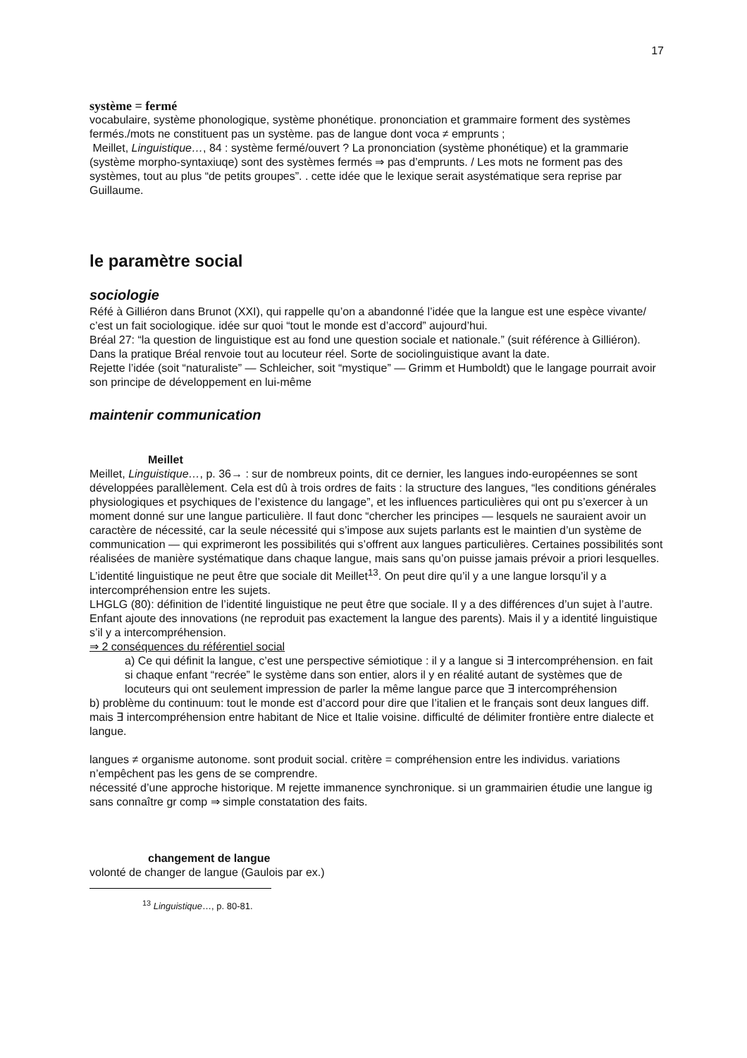17
système = fermé
vocabulaire, système phonologique, système phonétique. prononciation et grammaire forment des systèmes fermés./mots ne constituent pas un système. pas de langue dont voca ≠ emprunts ;
Meillet, Linguistique…, 84 : système fermé/ouvert ? La prononciation (système phonétique) et la grammarie (système morpho-syntaxiuqe) sont des systèmes fermés ⇒ pas d’emprunts. / Les mots ne forment pas des systèmes, tout au plus “de petits groupes”. . cette idée que le lexique serait asystématique sera reprise par Guillaume.
le paramètre social
sociologie
Réfé à Gilliéron dans Brunot (XXI), qui rappelle qu’on a abandonné l’idée que la langue est une espèce vivante/ c’est un fait sociologique. idée sur quoi “tout le monde est d’accord” aujourd’hui.
Bréal 27: “la question de linguistique est au fond une question sociale et nationale.” (suit référence à Gilliéron). Dans la pratique Bréal renvoie tout au locuteur réel. Sorte de sociolinguistique avant la date.
Rejette l’idée (soit “naturaliste” — Schleicher, soit “mystique” — Grimm et Humboldt) que le langage pourrait avoir son principe de développement en lui-même
maintenir communication
Meillet
Meillet, Linguistique…, p. 36→ : sur de nombreux points, dit ce dernier, les langues indo-européennes se sont développées parallèlement. Cela est dû à trois ordres de faits : la structure des langues, “les conditions générales physiologiques et psychiques de l’existence du langage”, et les influences particulières qui ont pu s’exercer à un moment donné sur une langue particulière. Il faut donc “chercher les principes — lesquels ne sauraient avoir un caractère de nécessité, car la seule nécessité qui s’impose aux sujets parlants est le maintien d’un système de communication — qui exprimeront les possibilités qui s’offrent aux langues particulières. Certaines possibilités sont réalisées de manière systématique dans chaque langue, mais sans qu’on puisse jamais prévoir a priori lesquelles.
L’identité linguistique ne peut être que sociale dit Meillet<sup>13</sup>. On peut dire qu’il y a une langue lorsqu’il y a intercompréhension entre les sujets.
LHGLG (80): définition de l’identité linguistique ne peut être que sociale. Il y a des différences d’un sujet à l’autre. Enfant ajoute des innovations (ne reproduit pas exactement la langue des parents). Mais il y a identité linguistique s’il y a intercompréhension.
⇒ 2 conséquences du référentiel social
a) Ce qui définit la langue, c’est une perspective sémiotique : il y a langue si ∃ intercompréhension. en fait si chaque enfant “recrée” le système dans son entier, alors il y en réalité autant de systèmes que de locuteurs qui ont seulement impression de parler la même langue parce que ∃ intercompréhension
b) problème du continuum: tout le monde est d’accord pour dire que l’italien et le français sont deux langues diff. mais ∃ intercompréhension entre habitant de Nice et Italie voisine. difficulté de délimiter frontière entre dialecte et langue.
langues ≠ organisme autonome. sont produit social. critère = compréhension entre les individus. variations n’empêchent pas les gens de se comprendre.
nécessité d’une approche historique. M rejette immanence synchronique. si un grammairien étudie une langue ig sans connaître gr comp ⇒ simple constatation des faits.
changement de langue
volonté de changer de langue (Gaulois par ex.)
<sup>13</sup> Linguistique…, p. 80-81.